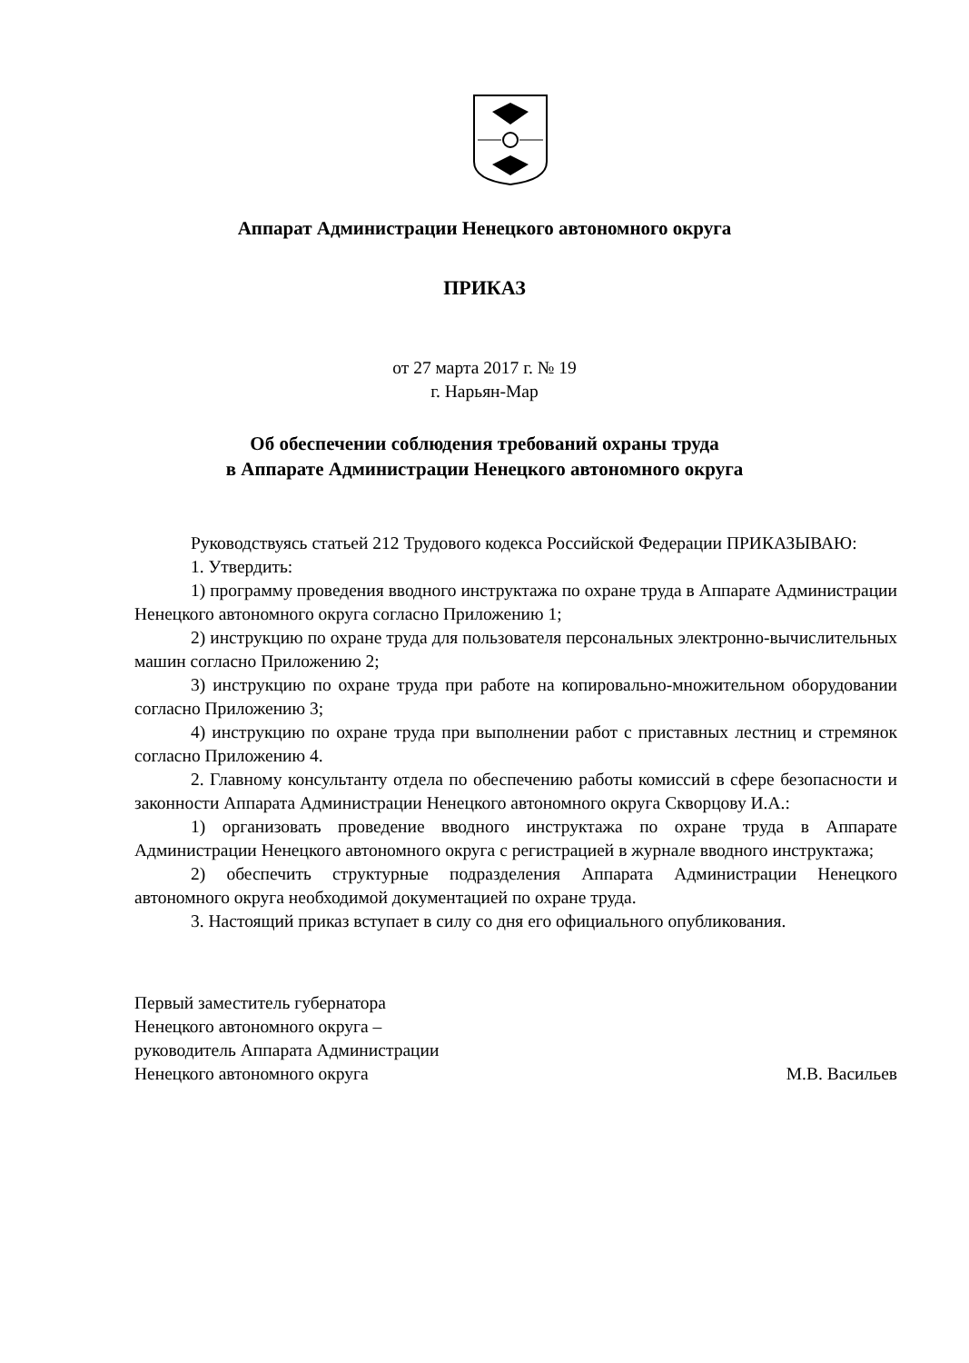Аппарат Администрации Ненецкого автономного округа
ПРИКАЗ
от 27 марта 2017 г. № 19
г. Нарьян-Мар
Об обеспечении соблюдения требований охраны труда
в Аппарате Администрации Ненецкого автономного округа
Руководствуясь статьей 212 Трудового кодекса Российской Федерации ПРИКАЗЫВАЮ:
1. Утвердить:
1) программу проведения вводного инструктажа по охране труда в Аппарате Администрации Ненецкого автономного округа согласно Приложению 1;
2) инструкцию по охране труда для пользователя персональных электронно-вычислительных машин согласно Приложению 2;
3) инструкцию по охране труда при работе на копировально-множительном оборудовании согласно Приложению 3;
4) инструкцию по охране труда при выполнении работ с приставных лестниц и стремянок согласно Приложению 4.
2. Главному консультанту отдела по обеспечению работы комиссий в сфере безопасности и законности Аппарата Администрации Ненецкого автономного округа Скворцову И.А.:
1) организовать проведение вводного инструктажа по охране труда в Аппарате Администрации Ненецкого автономного округа с регистрацией в журнале вводного инструктажа;
2) обеспечить структурные подразделения Аппарата Администрации Ненецкого автономного округа необходимой документацией по охране труда.
3. Настоящий приказ вступает в силу со дня его официального опубликования.
Первый заместитель губернатора
Ненецкого автономного округа –
руководитель Аппарата Администрации
Ненецкого автономного округа
М.В. Васильев